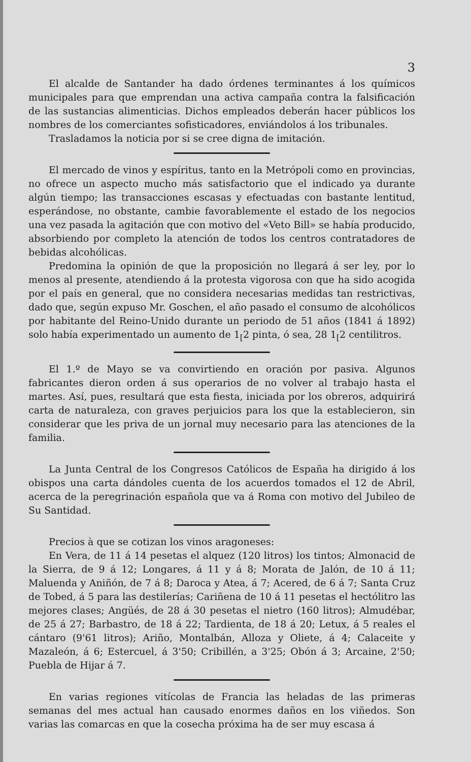3
El alcalde de Santander ha dado órdenes terminantes á los químicos municipales para que emprendan una activa campaña contra la falsificación de las sustancias alimenticias. Dichos empleados deberán hacer públicos los nombres de los comerciantes sofisticadores, enviándolos á los tribunales.
Trasladamos la noticia por si se cree digna de imitación.
El mercado de vinos y espíritus, tanto en la Metrópoli como en provincias, no ofrece un aspecto mucho más satisfactorio que el indicado ya durante algún tiempo; las transacciones escasas y efectuadas con bastante lentitud, esperándose, no obstante, cambie favorablemente el estado de los negocios una vez pasada la agitación que con motivo del «Veto Bill» se había producido, absorbiendo por completo la atención de todos los centros contratadores de bebidas alcohólicas.
Predomina la opinión de que la proposición no llegará á ser ley, por lo menos al presente, atendiendo á la protesta vigorosa con que ha sido acogida por el país en general, que no considera necesarias medidas tan restrictivas, dado que, según expuso Mr. Goschen, el año pasado el consumo de alcohólicos por habitante del Reino-Unido durante un periodo de 51 años (1841 á 1892) solo había experimentado un aumento de 1<sub>[</sub>2 pinta, ó sea, 28 1<sub>[</sub>2 centilitros.
El 1.º de Mayo se va convirtiendo en oración por pasiva. Algunos fabricantes dieron orden á sus operarios de no volver al trabajo hasta el martes. Así, pues, resultará que esta fiesta, iniciada por los obreros, adquirirá carta de naturaleza, con graves perjuicios para los que la establecieron, sin considerar que les priva de un jornal muy necesario para las atenciones de la familia.
La Junta Central de los Congresos Católicos de España ha dirigido á los obispos una carta dándoles cuenta de los acuerdos tomados el 12 de Abril, acerca de la peregrinación española que va á Roma con motivo del Jubileo de Su Santidad.
Precios à que se cotizan los vinos aragoneses:
En Vera, de 11 á 14 pesetas el alquez (120 litros) los tintos; Almonacid de la Sierra, de 9 á 12; Longares, á 11 y á 8; Morata de Jalón, de 10 á 11; Maluenda y Aniñón, de 7 á 8; Daroca y Atea, á 7; Acered, de 6 á 7; Santa Cruz de Tobed, á 5 para las destilerías; Cariñena de 10 á 11 pesetas el hectólitro las mejores clases; Angüés, de 28 á 30 pesetas el nietro (160 litros); Almudébar, de 25 á 27; Barbastro, de 18 á 22; Tardienta, de 18 á 20; Letux, á 5 reales el cántaro (9'61 litros); Ariño, Montalbán, Alloza y Oliete, á 4; Calaceite y Mazaleón, á 6; Estercuel, á 3'50; Cribillén, a 3'25; Obón á 3; Arcaine, 2'50; Puebla de Hijar á 7.
En varias regiones vitícolas de Francia las heladas de las primeras semanas del mes actual han causado enormes daños en los viñedos. Son varias las comarcas en que la cosecha próxima ha de ser muy escasa á